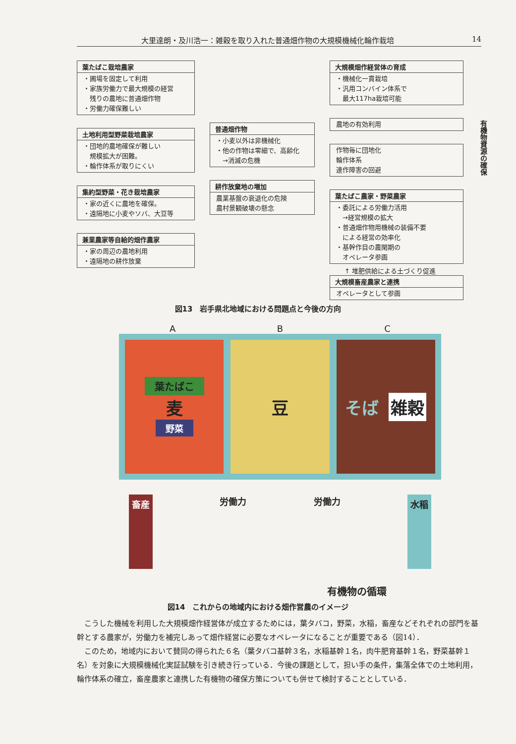大里達朗・及川浩一：雑穀を取り入れた普通畑作物の大規模機械化輪作栽培 14
葉たばこ栽培農家
・圃場を固定して利用
・家族労働力で最大規模の経営
　残りの農地に普通畑作物
・労働力確保難しい
土地利用型野菜栽培農家
・団地的農地確保が難しい
　規模拡大が困難。
・輪作体系が取りにくい
集約型野菜・花き栽培農家
・家の近くに農地を確保。
・遠隔地に小麦やソバ、大豆等
兼業農家等自給的畑作農家
・家の周辺の農地利用
・遠隔地の耕作放棄
普通畑作物
・小麦以外は非機械化
・他の作物は零細で、高齢化
　→消滅の危機
耕作放棄地の増加
農業基盤の衰退化の危険
農村景観破壊の懸念
大規模畑作経営体の育成
・機械化一貫栽培
・汎用コンバイン体系で
　最大117ha栽培可能
農地の有効利用
作物毎に団地化
輪作体系
連作障害の回避
葉たばこ農家・野菜農家
・委託による労働力活用
　→経営規模の拡大
・普通畑作物用機械の装備不要
　による経営の効率化
・基幹作目の農閑期の
　オペレータ参画
↑ 堆肥供給による土づくり促進
大規模畜産農家と連携
オペレータとして参画
有機物資源の確保
図13　岩手県北地域における問題点と今後の方向
A B C
葉たばこ
麦
野菜
豆 そば 雑穀
畜産 労働力 労働力 水稲
有機物の循環
図14　これからの地域内における畑作営農のイメージ
こうした機械を利用した大規模畑作経営体が成立するためには，葉タバコ，野菜，水稲，畜産などそれぞれの部門を基幹とする農家が，労働力を補完しあって畑作経営に必要なオペレータになることが重要である（図14）．
このため，地域内において賛同の得られた６名（葉タバコ基幹３名，水稲基幹１名，肉牛肥育基幹１名，野菜基幹１名）を対象に大規模機械化実証試験を引き続き行っている．今後の課題として，担い手の条件，集落全体での土地利用，輪作体系の確立，畜産農家と連携した有機物の確保方策についても併せて検討することとしている．